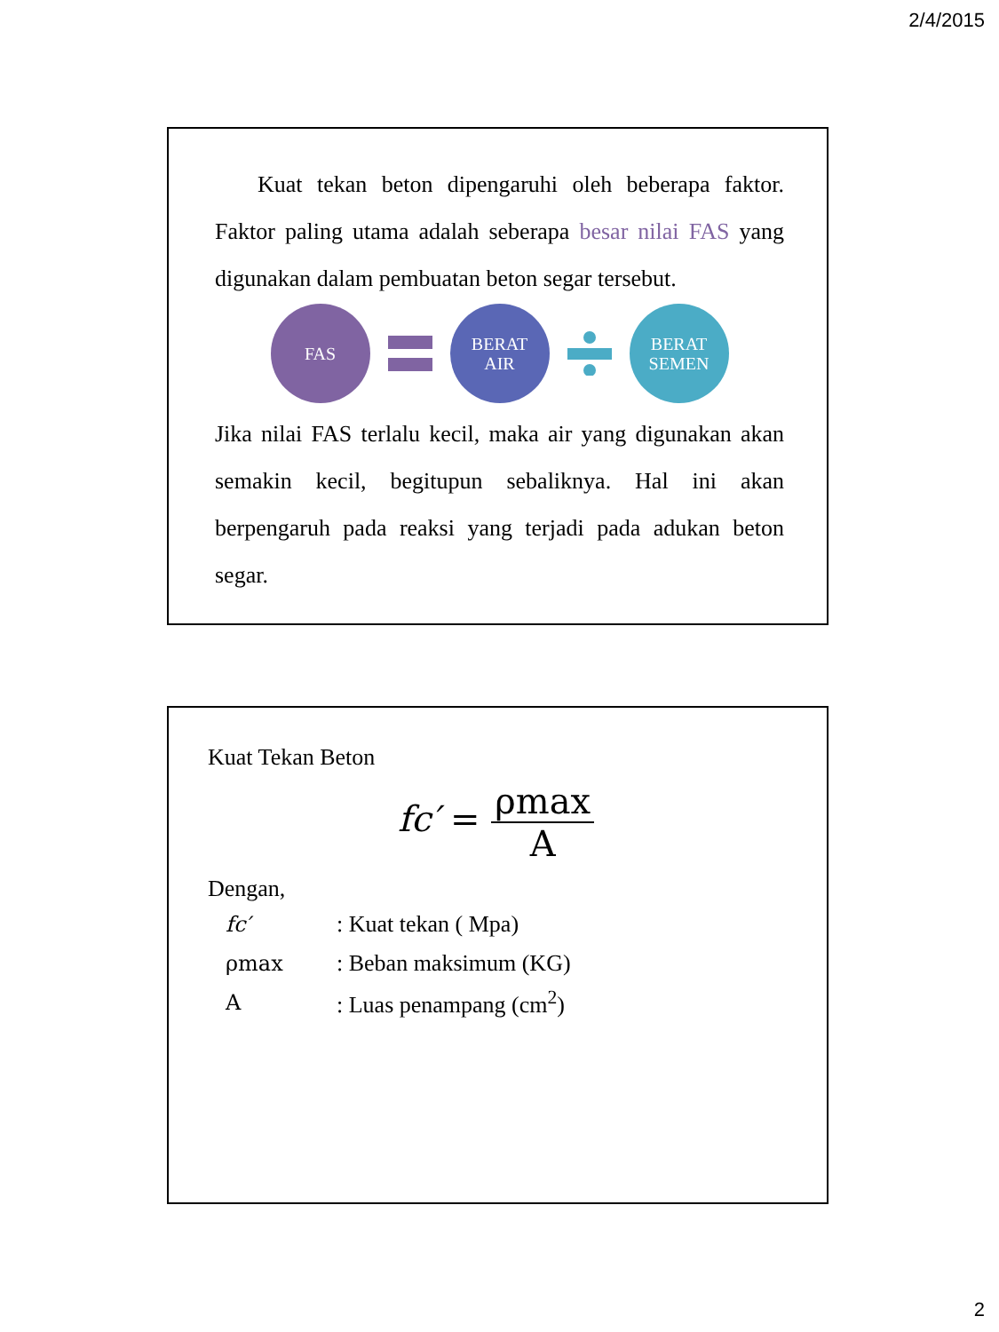2/4/2015
Kuat tekan beton dipengaruhi oleh beberapa faktor. Faktor paling utama adalah seberapa besar nilai FAS yang digunakan dalam pembuatan beton segar tersebut.
FAS
BERAT
AIR
BERAT
SEMEN
Jika nilai FAS terlalu kecil, maka air yang digunakan akan semakin kecil, begitupun sebaliknya. Hal ini akan berpengaruh pada reaksi yang terjadi pada adukan beton segar.
Kuat Tekan Beton
fc′ = ρmax A
Dengan,
| fc′ | : Kuat tekan ( Mpa) |
| ρmax | : Beban maksimum (KG) |
| A | : Luas penampang (cm<sup>2</sup>) |
2